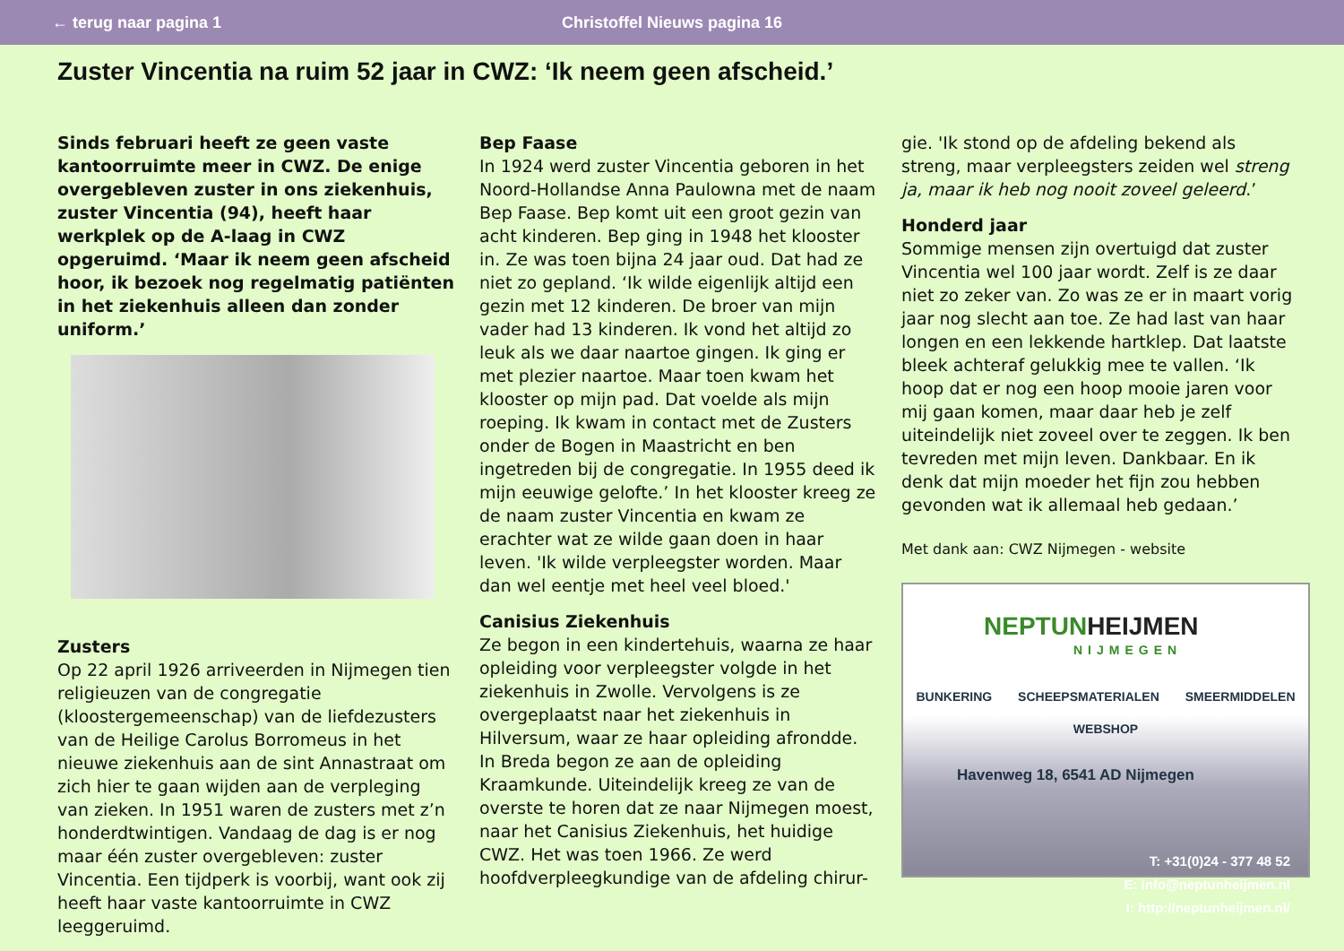← terug naar pagina 1
Christoffel Nieuws pagina 16
Zuster Vincentia na ruim 52 jaar in CWZ: ‘Ik neem geen afscheid.’
Sinds februari heeft ze geen vaste kantoorruimte meer in CWZ. De enige overgebleven zuster in ons ziekenhuis, zuster Vincentia (94), heeft haar werkplek op de A-laag in CWZ opgeruimd. ‘Maar ik neem geen afscheid hoor, ik bezoek nog regelmatig patiënten in het ziekenhuis alleen dan zonder uniform.’
Zusters
Op 22 april 1926 arriveerden in Nijmegen tien religieuzen van de congregatie (kloostergemeenschap) van de liefdezusters van de Heilige Carolus Borromeus in het nieuwe ziekenhuis aan de sint Annastraat om zich hier te gaan wijden aan de verpleging van zieken. In 1951 waren de zusters met z’n honderdtwintigen. Vandaag de dag is er nog maar één zuster overgebleven: zuster Vincentia. Een tijdperk is voorbij, want ook zij heeft haar vaste kantoorruimte in CWZ leeggeruimd.
Bep Faase
In 1924 werd zuster Vincentia geboren in het Noord-Hollandse Anna Paulowna met de naam Bep Faase. Bep komt uit een groot gezin van acht kinderen. Bep ging in 1948 het klooster in. Ze was toen bijna 24 jaar oud. Dat had ze niet zo gepland. ‘Ik wilde eigenlijk altijd een gezin met 12 kinderen. De broer van mijn vader had 13 kinderen. Ik vond het altijd zo leuk als we daar naartoe gingen. Ik ging er met plezier naartoe. Maar toen kwam het klooster op mijn pad. Dat voelde als mijn roeping. Ik kwam in contact met de Zusters onder de Bogen in Maastricht en ben ingetreden bij de congregatie. In 1955 deed ik mijn eeuwige gelofte.’ In het klooster kreeg ze de naam zuster Vincentia en kwam ze erachter wat ze wilde gaan doen in haar leven. 'Ik wilde verpleegster worden. Maar dan wel eentje met heel veel bloed.'
Canisius Ziekenhuis
Ze begon in een kindertehuis, waarna ze haar opleiding voor verpleegster volgde in het ziekenhuis in Zwolle. Vervolgens is ze overgeplaatst naar het ziekenhuis in Hilversum, waar ze haar opleiding afrondde. In Breda begon ze aan de opleiding Kraamkunde. Uiteindelijk kreeg ze van de overste te horen dat ze naar Nijmegen moest, naar het Canisius Ziekenhuis, het huidige CWZ. Het was toen 1966. Ze werd hoofdverpleegkundige van de afdeling chirur-
gie. 'Ik stond op de afdeling bekend als streng, maar verpleegsters zeiden wel streng ja, maar ik heb nog nooit zoveel geleerd.’
Honderd jaar
Sommige mensen zijn overtuigd dat zuster Vincentia wel 100 jaar wordt. Zelf is ze daar niet zo zeker van. Zo was ze er in maart vorig jaar nog slecht aan toe. Ze had last van haar longen en een lekkende hartklep. Dat laatste bleek achteraf gelukkig mee te vallen. ‘Ik hoop dat er nog een hoop mooie jaren voor mij gaan komen, maar daar heb je zelf uiteindelijk niet zoveel over te zeggen. Ik ben tevreden met mijn leven. Dankbaar. En ik denk dat mijn moeder het fijn zou hebben gevonden wat ik allemaal heb gedaan.’
Met dank aan: CWZ Nijmegen - website
NEPTUNHEIJMEN
NIJMEGEN
BUNKERING SCHEEPSMATERIALEN SMEERMIDDELEN
WEBSHOP
Havenweg 18, 6541 AD Nijmegen
T: +31(0)24 - 377 48 52
E: info@neptunheijmen.nl
I: http://neptunheijmen.nl/